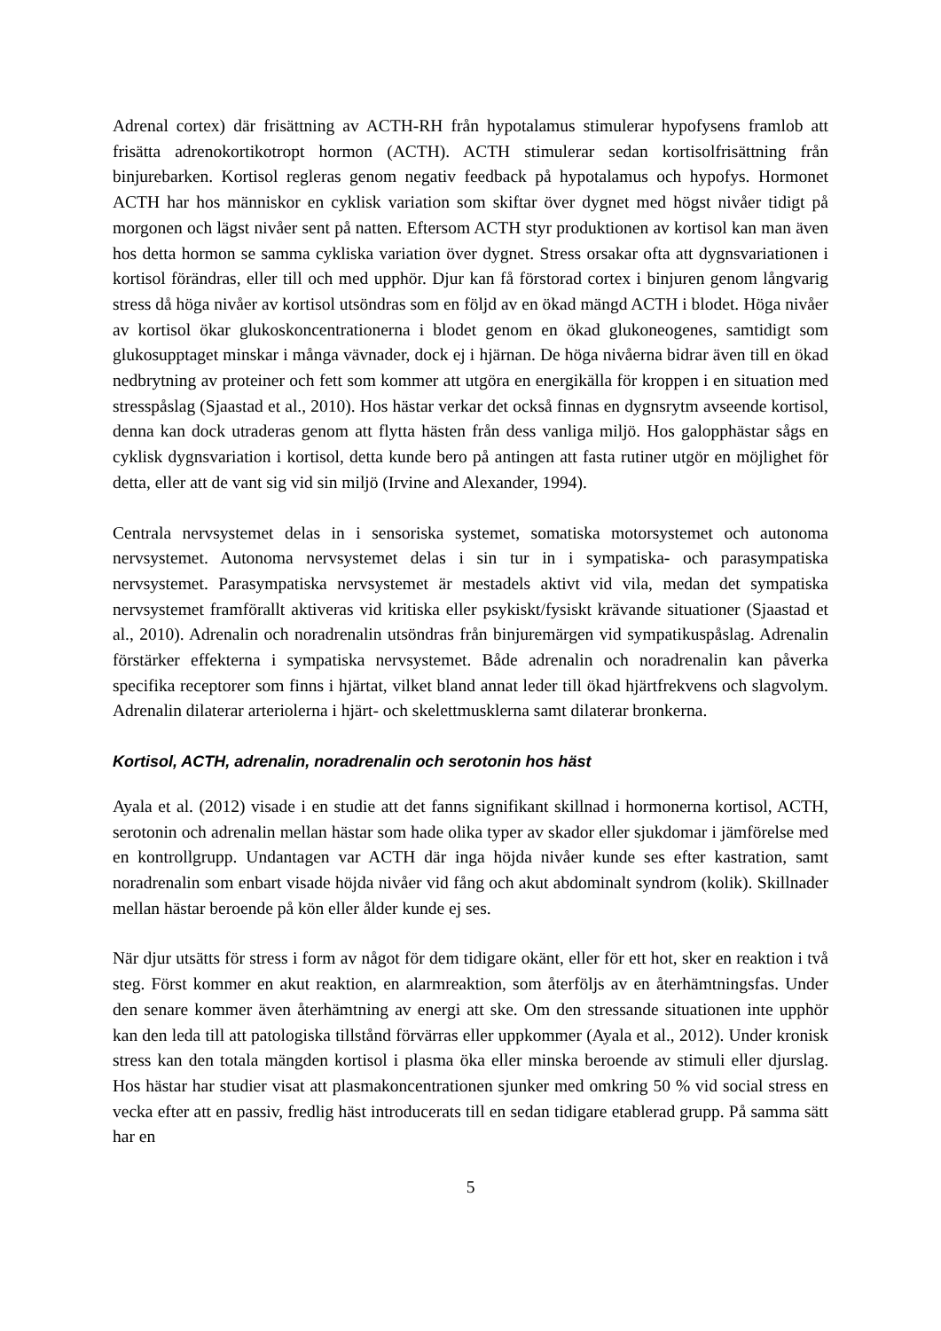Adrenal cortex) där frisättning av ACTH-RH från hypotalamus stimulerar hypofysens framlob att frisätta adrenokortikotropt hormon (ACTH). ACTH stimulerar sedan kortisolfrisättning från binjurebarken. Kortisol regleras genom negativ feedback på hypotalamus och hypofys. Hormonet ACTH har hos människor en cyklisk variation som skiftar över dygnet med högst nivåer tidigt på morgonen och lägst nivåer sent på natten. Eftersom ACTH styr produktionen av kortisol kan man även hos detta hormon se samma cykliska variation över dygnet. Stress orsakar ofta att dygnsvariationen i kortisol förändras, eller till och med upphör. Djur kan få förstorad cortex i binjuren genom långvarig stress då höga nivåer av kortisol utsöndras som en följd av en ökad mängd ACTH i blodet. Höga nivåer av kortisol ökar glukoskoncentrationerna i blodet genom en ökad glukoneogenes, samtidigt som glukosupptaget minskar i många vävnader, dock ej i hjärnan. De höga nivåerna bidrar även till en ökad nedbrytning av proteiner och fett som kommer att utgöra en energikälla för kroppen i en situation med stresspåslag (Sjaastad et al., 2010). Hos hästar verkar det också finnas en dygnsrytm avseende kortisol, denna kan dock utraderas genom att flytta hästen från dess vanliga miljö. Hos galopphästar sågs en cyklisk dygnsvariation i kortisol, detta kunde bero på antingen att fasta rutiner utgör en möjlighet för detta, eller att de vant sig vid sin miljö (Irvine and Alexander, 1994).
Centrala nervsystemet delas in i sensoriska systemet, somatiska motorsystemet och autonoma nervsystemet. Autonoma nervsystemet delas i sin tur in i sympatiska- och parasympatiska nervsystemet. Parasympatiska nervsystemet är mestadels aktivt vid vila, medan det sympatiska nervsystemet framförallt aktiveras vid kritiska eller psykiskt/fysiskt krävande situationer (Sjaastad et al., 2010). Adrenalin och noradrenalin utsöndras från binjuremärgen vid sympatikuspåslag. Adrenalin förstärker effekterna i sympatiska nervsystemet. Både adrenalin och noradrenalin kan påverka specifika receptorer som finns i hjärtat, vilket bland annat leder till ökad hjärtfrekvens och slagvolym. Adrenalin dilaterar arteriolerna i hjärt- och skelettmusklerna samt dilaterar bronkerna.
Kortisol, ACTH, adrenalin, noradrenalin och serotonin hos häst
Ayala et al. (2012) visade i en studie att det fanns signifikant skillnad i hormonerna kortisol, ACTH, serotonin och adrenalin mellan hästar som hade olika typer av skador eller sjukdomar i jämförelse med en kontrollgrupp. Undantagen var ACTH där inga höjda nivåer kunde ses efter kastration, samt noradrenalin som enbart visade höjda nivåer vid fång och akut abdominalt syndrom (kolik). Skillnader mellan hästar beroende på kön eller ålder kunde ej ses.
När djur utsätts för stress i form av något för dem tidigare okänt, eller för ett hot, sker en reaktion i två steg. Först kommer en akut reaktion, en alarmreaktion, som återföljs av en återhämtningsfas. Under den senare kommer även återhämtning av energi att ske. Om den stressande situationen inte upphör kan den leda till att patologiska tillstånd förvärras eller uppkommer (Ayala et al., 2012). Under kronisk stress kan den totala mängden kortisol i plasma öka eller minska beroende av stimuli eller djurslag. Hos hästar har studier visat att plasmakoncentrationen sjunker med omkring 50 % vid social stress en vecka efter att en passiv, fredlig häst introducerats till en sedan tidigare etablerad grupp. På samma sätt har en
5